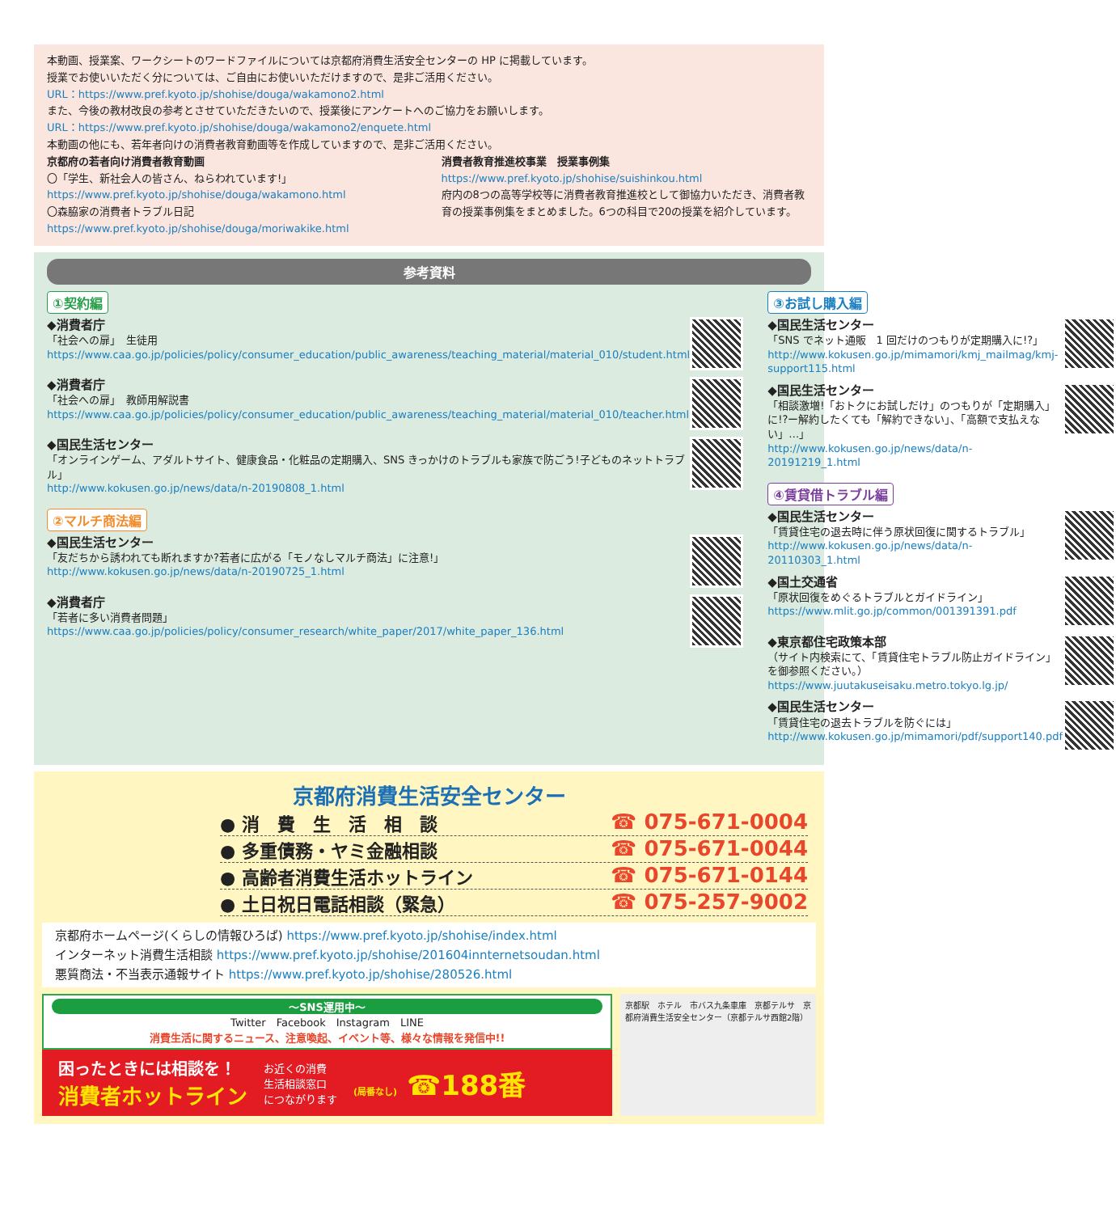本動画、授業案、ワークシートのワードファイルについては京都府消費生活安全センターの HP に掲載しています。
授業でお使いいただく分については、ご自由にお使いいただけますので、是非ご活用ください。
URL：https://www.pref.kyoto.jp/shohise/douga/wakamono2.html
また、今後の教材改良の参考とさせていただきたいので、授業後にアンケートへのご協力をお願いします。
URL：https://www.pref.kyoto.jp/shohise/douga/wakamono2/enquete.html
本動画の他にも、若年者向けの消費者教育動画等を作成していますので、是非ご活用ください。
京都府の若者向け消費者教育動画
〇「学生、新社会人の皆さん、ねらわれています!」
https://www.pref.kyoto.jp/shohise/douga/wakamono.html
〇森脇家の消費者トラブル日記
https://www.pref.kyoto.jp/shohise/douga/moriwakike.html
消費者教育推進校事業　授業事例集
https://www.pref.kyoto.jp/shohise/suishinkou.html
府内の8つの高等学校等に消費者教育推進校として御協力いただき、消費者教育の授業事例集をまとめました。6つの科目で20の授業を紹介しています。
参考資料
①契約編
◆消費者庁
「社会への扉」　生徒用
https://www.caa.go.jp/policies/policy/consumer_education/public_awareness/teaching_material/material_010/student.html
◆消費者庁
「社会への扉」　教師用解説書
https://www.caa.go.jp/policies/policy/consumer_education/public_awareness/teaching_material/material_010/teacher.html
◆国民生活センター
「オンラインゲーム、アダルトサイト、健康食品・化粧品の定期購入、SNS きっかけのトラブルも家族で防ごう!子どものネットトラブル」
http://www.kokusen.go.jp/news/data/n-20190808_1.html
②マルチ商法編
◆国民生活センター
「友だちから誘われても断れますか?若者に広がる「モノなしマルチ商法」に注意!」
http://www.kokusen.go.jp/news/data/n-20190725_1.html
◆消費者庁
「若者に多い消費者問題」
https://www.caa.go.jp/policies/policy/consumer_research/white_paper/2017/white_paper_136.html
③お試し購入編
◆国民生活センター
「SNS でネット通販　1 回だけのつもりが定期購入に!?」
http://www.kokusen.go.jp/mimamori/kmj_mailmag/kmj-support115.html
◆国民生活センター
「相談激増!「おトクにお試しだけ」のつもりが「定期購入」に!?ー解約したくても「解約できない」、「高額で支払えない」…」
http://www.kokusen.go.jp/news/data/n-20191219_1.html
④賃貸借トラブル編
◆国民生活センター
「賃貸住宅の退去時に伴う原状回復に関するトラブル」
http://www.kokusen.go.jp/news/data/n-20110303_1.html
◆国土交通省
「原状回復をめぐるトラブルとガイドライン」
https://www.mlit.go.jp/common/001391391.pdf
◆東京都住宅政策本部
（サイト内検索にて、「賃貸住宅トラブル防止ガイドライン」を御参照ください。）
https://www.juutakuseisaku.metro.tokyo.lg.jp/
◆国民生活センター
「賃貸住宅の退去トラブルを防ぐには」
http://www.kokusen.go.jp/mimamori/pdf/support140.pdf
京都府消費生活安全センター
● 消　費　生　活　相　談 ☎ 075-671-0004
● 多重債務・ヤミ金融相談 ☎ 075-671-0044
● 高齢者消費生活ホットライン ☎ 075-671-0144
● 土日祝日電話相談（緊急） ☎ 075-257-9002
京都府ホームページ(くらしの情報ひろば) https://www.pref.kyoto.jp/shohise/index.html
インターネット消費生活相談 https://www.pref.kyoto.jp/shohise/201604innternetsoudan.html
悪質商法・不当表示通報サイト https://www.pref.kyoto.jp/shohise/280526.html
～SNS運用中～
Twitter　Facebook　Instagram　LINE
消費生活に関するニュース、注意喚起、イベント等、様々な情報を発信中!!
困ったときには相談を！
消費者ホットライン
お近くの消費
生活相談窓口
につながります
(局番なし) ☎188番
京都駅　ホテル　市バス九条車庫　京都テルサ　京都府消費生活安全センター（京都テルサ西館2階）